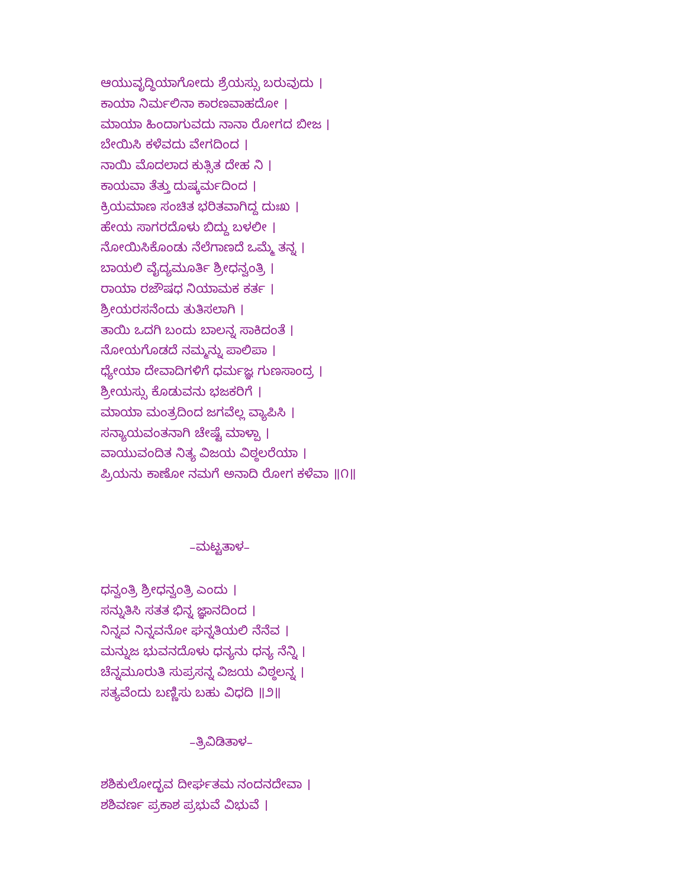ಆಯುವೃದ್ಧಿಯಾಗೋದು ಶ್ರೆಯಸ್ಸು ಬರುವುದು ।
ಕಾಯಾ ನಿರ್ಮಲಿನಾ ಕಾರಣವಾಹದೋ ।
ಮಾಯಾ ಹಿಂದಾಗುವದು ನಾನಾ ರೋಗದ ಬೀಜ ।
ಬೇಯಿಸಿ ಕಳೆವದು ವೇಗದಿಂದ ।
ನಾಯಿ ಮೊದಲಾದ ಕುತ್ಸಿತ ದೇಹ ನಿ ।
ಕಾಯವಾ ತೆತ್ತು ದುಷ್ಕರ್ಮದಿಂದ ।
ಕ್ರಿಯಮಾಣ ಸಂಚಿತ ಭರಿತವಾಗಿದ್ದ ದುಃಖ ।
ಹೇಯ ಸಾಗರದೊಳು ಬಿದ್ದು ಬಳಲೀ ।
ನೋಯಿಸಿಕೊಂಡು ನೆಲೆಗಾಣದೆ ಒಮ್ಮೆ ತನ್ನ ।
ಬಾಯಲಿ ವೈದ್ಯಮೂರ್ತಿ ಶ್ರೀಧನ್ವಂತ್ರಿ ।
ರಾಯಾ ರಜೌಷಧ ನಿಯಾಮಕ ಕರ್ತ ।
ಶ್ರೀಯರಸನೆಂದು ತುತಿಸಲಾಗಿ ।
ತಾಯಿ ಒದಗಿ ಬಂದು ಬಾಲನ್ನ ಸಾಕಿದಂತೆ ।
ನೋಯಗೊಡದೆ ನಮ್ಮನ್ನು ಪಾಲಿಪಾ ।
ಧ್ಯೇಯಾ ದೇವಾದಿಗಳಿಗೆ ಧರ್ಮಜ್ಞ ಗುಣಸಾಂದ್ರ ।
ಶ್ರೀಯಸ್ಸು ಕೊಡುವನು ಭಜಕರಿಗೆ ।
ಮಾಯಾ ಮಂತ್ರದಿಂದ ಜಗವೆಲ್ಲ ವ್ಯಾಪಿಸಿ ।
ಸನ್ಯಾಯವಂತನಾಗಿ ಚೇಷ್ಟೆ ಮಾಳ್ಪಾ ।
ವಾಯುವಂದಿತ ನಿತ್ಯ ವಿಜಯ ವಿಠ್ಠಲರೆಯಾ ।
ಪ್ರಿಯನು ಕಾಣೋ ನಮಗೆ ಅನಾದಿ ರೋಗ ಕಳೆವಾ ॥೧॥
–ಮಟ್ಟತಾಳ–
ಧನ್ವಂತ್ರಿ ಶ್ರೀಧನ್ವಂತ್ರಿ ಎಂದು ।
ಸನ್ನುತಿಸಿ ಸತತ ಭಿನ್ನ ಜ್ಞಾನದಿಂದ ।
ನಿನ್ನವ ನಿನ್ನವನೋ ಘನ್ನತಿಯಲಿ ನೆನೆವ ।
ಮನ್ನುಜ ಭುವನದೊಳು ಧನ್ಯನು ಧನ್ಯ ನೆನ್ನಿ ।
ಚೆನ್ನಮೂರುತಿ ಸುಪ್ರಸನ್ನ ವಿಜಯ ವಿಠ್ಠಲನ್ನ ।
ಸತ್ಯವೆಂದು ಬಣ್ಣಿಸು ಬಹು ವಿಧದಿ ॥೨॥
–ತ್ರಿವಿಡಿತಾಳ–
ಶಶಿಕುಲೋದ್ಭವ ದೀರ್ಘತಮ ನಂದನದೇವಾ ।
ಶಶಿವರ್ಣ ಪ್ರಕಾಶ ಪ್ರಭುವೆ ವಿಭುವೆ ।